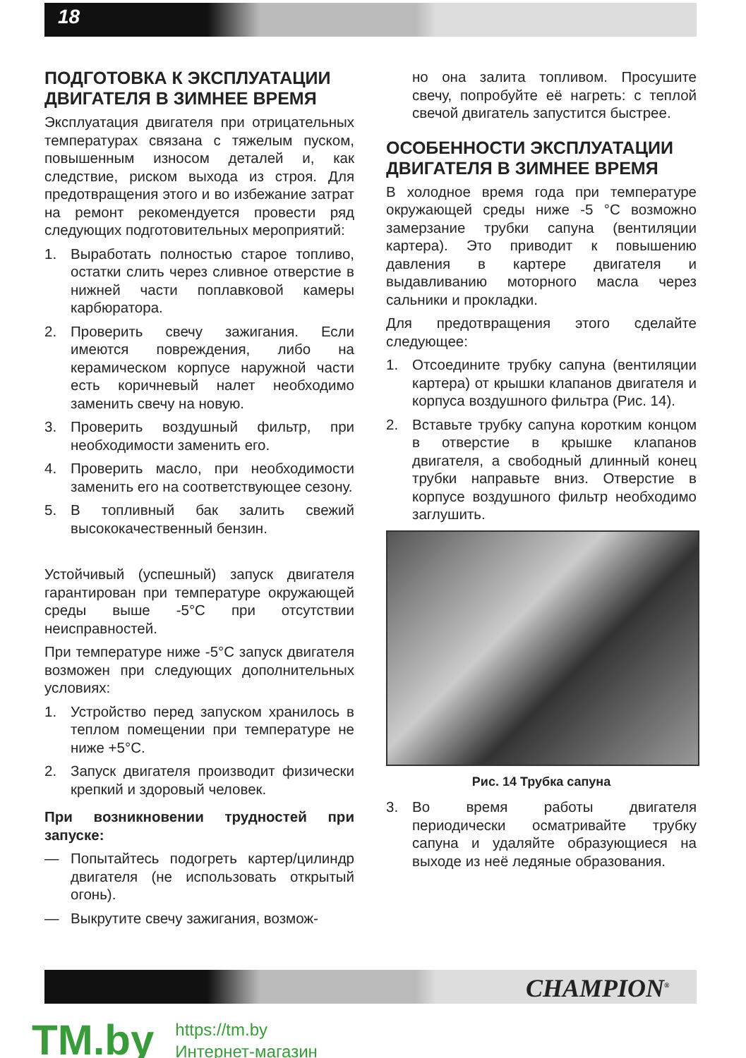18
ПОДГОТОВКА К ЭКСПЛУАТАЦИИ ДВИГАТЕЛЯ В ЗИМНЕЕ ВРЕМЯ
Эксплуатация двигателя при отрицательных температурах связана с тяжелым пуском, повышенным износом деталей и, как следствие, риском выхода из строя. Для предотвращения этого и во избежание затрат на ремонт рекомендуется провести ряд следующих подготовительных мероприятий:
1. Выработать полностью старое топливо, остатки слить через сливное отверстие в нижней части поплавковой камеры карбюратора.
2. Проверить свечу зажигания. Если имеются повреждения, либо на керамическом корпусе наружной части есть коричневый налет необходимо заменить свечу на новую.
3. Проверить воздушный фильтр, при необходимости заменить его.
4. Проверить масло, при необходимости заменить его на соответствующее сезону.
5. В топливный бак залить свежий высококачественный бензин.
Устойчивый (успешный) запуск двигателя гарантирован при температуре окружающей среды выше -5°С при отсутствии неисправностей.
При температуре ниже -5°С запуск двигателя возможен при следующих дополнительных условиях:
1. Устройство перед запуском хранилось в теплом помещении при температуре не ниже +5°С.
2. Запуск двигателя производит физически крепкий и здоровый человек.
При возникновении трудностей при запуске:
— Попытайтесь подогреть картер/цилиндр двигателя (не использовать открытый огонь).
— Выкрутите свечу зажигания, возмож-
но она залита топливом. Просушите свечу, попробуйте её нагреть: с теплой свечой двигатель запустится быстрее.
ОСОБЕННОСТИ ЭКСПЛУАТАЦИИ ДВИГАТЕЛЯ В ЗИМНЕЕ ВРЕМЯ
В холодное время года при температуре окружающей среды ниже -5 °С возможно замерзание трубки сапуна (вентиляции картера). Это приводит к повышению давления в картере двигателя и выдавливанию моторного масла через сальники и прокладки.
Для предотвращения этого сделайте следующее:
1. Отсоедините трубку сапуна (вентиляции картера) от крышки клапанов двигателя и корпуса воздушного фильтра (Рис. 14).
2. Вставьте трубку сапуна коротким концом в отверстие в крышке клапанов двигателя, а свободный длинный конец трубки направьте вниз. Отверстие в корпусе воздушного фильтр необходимо заглушить.
Рис. 14 Трубка сапуна
3. Во время работы двигателя периодически осматривайте трубку сапуна и удаляйте образующиеся на выходе из неё ледяные образования.
CHAMPION<sup>®</sup>
TM.by
https://tm.by
Интернет-магазин